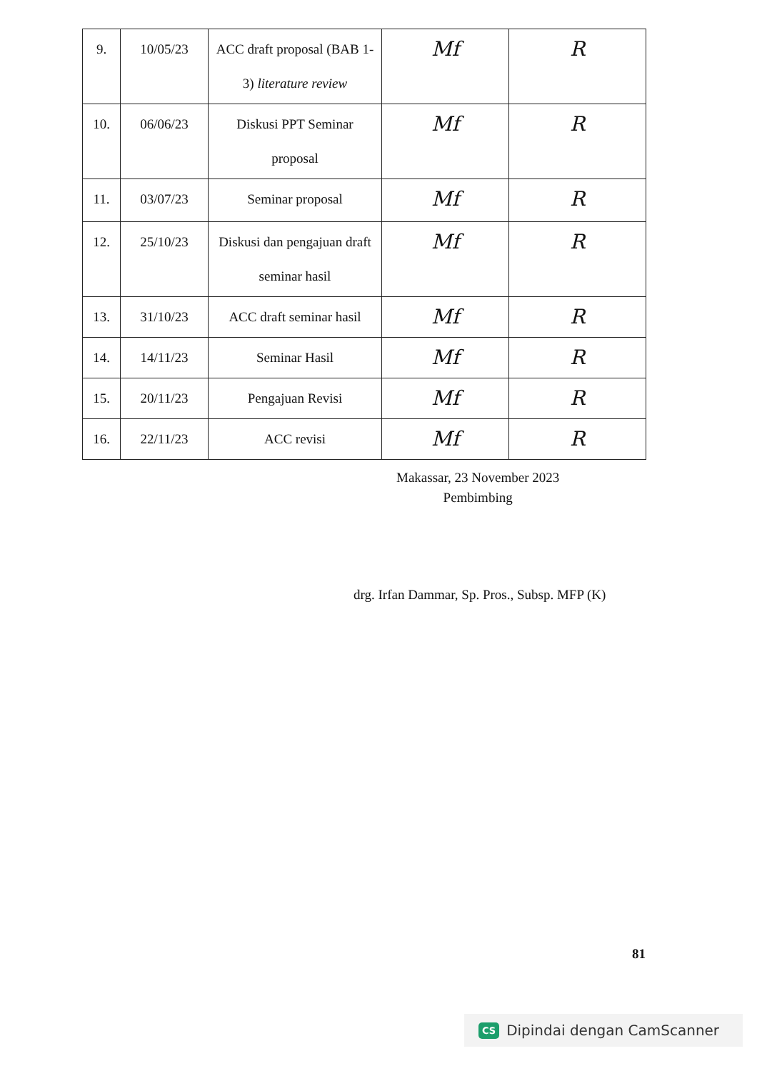| 9. | 10/05/23 | ACC draft proposal (BAB 1-3) literature review | Mf | R |
| 10. | 06/06/23 | Diskusi PPT Seminar proposal | Mf | R |
| 11. | 03/07/23 | Seminar proposal | Mf | R |
| 12. | 25/10/23 | Diskusi dan pengajuan draft seminar hasil | Mf | R |
| 13. | 31/10/23 | ACC draft seminar hasil | Mf | R |
| 14. | 14/11/23 | Seminar Hasil | Mf | R |
| 15. | 20/11/23 | Pengajuan Revisi | Mf | R |
| 16. | 22/11/23 | ACC revisi | Mf | R |
Makassar, 23 November 2023
Pembimbing
drg. Irfan Dammar, Sp. Pros., Subsp. MFP (K)
81
CS Dipindai dengan CamScanner